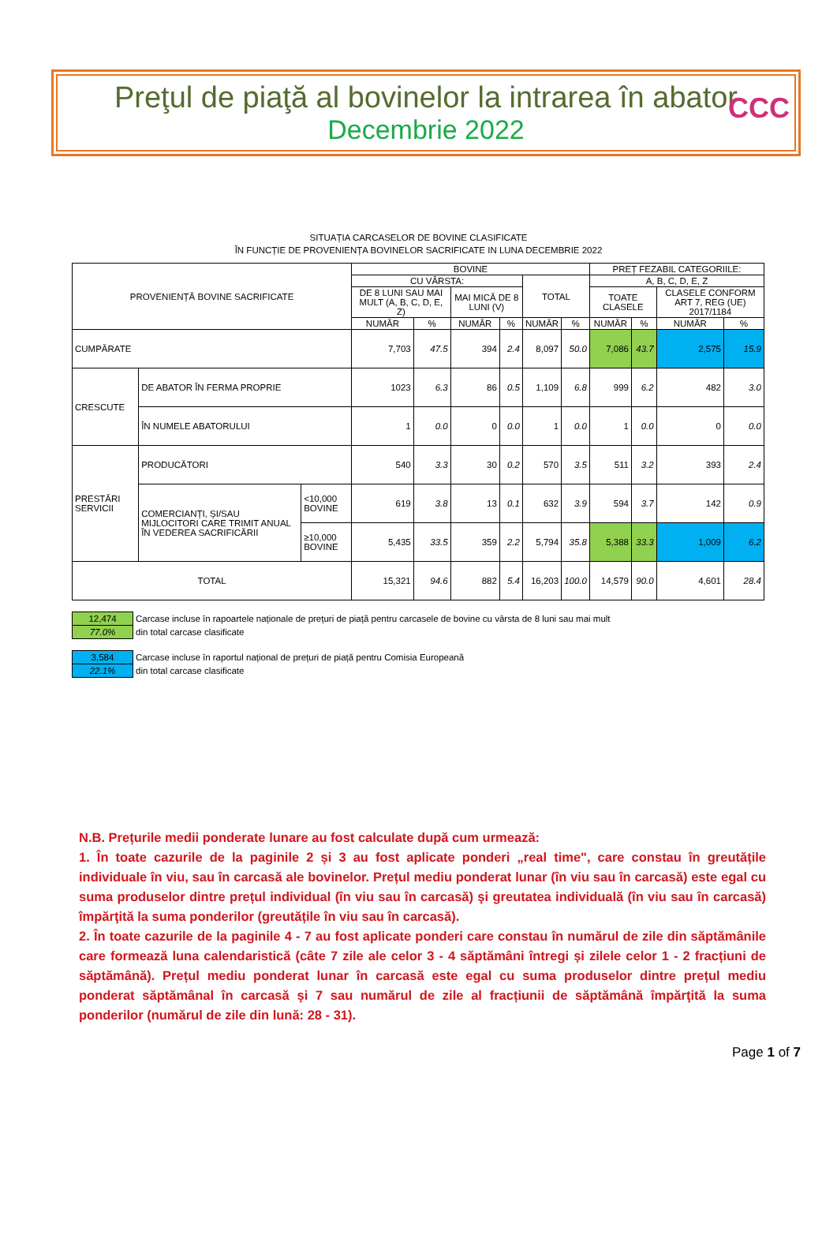CCC
Preţul de piaţă al bovinelor la intrarea în abator
Decembrie 2022
SITUAȚIA CARCASELOR DE BOVINE CLASIFICATE
ÎN FUNCȚIE DE PROVENIENȚA BOVINELOR SACRIFICATE IN LUNA DECEMBRIE 2022
| PROVENIENȚĂ BOVINE SACRIFICATE | | | BOVINE | | | | | | PREȚ FEZABIL CATEGORIILE: | | | |
| --- | --- | --- | --- | --- | --- | --- | --- | --- | --- | --- | --- | --- |
| | | | CU VÂRSTA: | | | | TOTAL | | A, B, C, D, E, Z | | | |
| | | | DE 8 LUNI SAU MAI MULT (A, B, C, D, E, Z) | | MAI MICĂ DE 8 LUNI (V) | | | | TOATE CLASELE | | CLASELE CONFORM ART 7, REG (UE) 2017/1184 | |
| | | | NUMĂR | % | NUMĂR | % | NUMĂR | % | NUMĂR | % | NUMĂR | % |
| CUMPĂRATE | | | 7,703 | 47.5 | 394 | 2.4 | 8,097 | 50.0 | 7,086 | 43.7 | 2,575 | 15.9 |
| CRESCUTE | DE ABATOR ÎN FERMA PROPRIE | | 1023 | 6.3 | 86 | 0.5 | 1,109 | 6.8 | 999 | 6.2 | 482 | 3.0 |
| | ÎN NUMELE ABATORULUI | | 1 | 0.0 | 0 | 0.0 | 1 | 0.0 | 1 | 0.0 | 0 | 0.0 |
| PRESTĂRI SERVICII | PRODUCĂTORI | | 540 | 3.3 | 30 | 0.2 | 570 | 3.5 | 511 | 3.2 | 393 | 2.4 |
| | COMERCIANȚI, ȘI/SAU MIJLOCITORI CARE TRIMIT ANUAL ÎN VEDEREA SACRIFICĂRII | <10,000 BOVINE | 619 | 3.8 | 13 | 0.1 | 632 | 3.9 | 594 | 3.7 | 142 | 0.9 |
| | | ≥10,000 BOVINE | 5,435 | 33.5 | 359 | 2.2 | 5,794 | 35.8 | 5,388 | 33.3 | 1,009 | 6.2 |
| TOTAL | | | 15,321 | 94.6 | 882 | 5.4 | 16,203 | 100.0 | 14,579 | 90.0 | 4,601 | 28.4 |
| 12,474 | Carcase incluse în rapoartele naționale de prețuri de piață pentru carcasele de bovine cu vârsta de 8 luni sau mai mult |
| 77.0% | din total carcase clasificate |
| 3,584 | Carcase incluse în raportul național de prețuri de piață pentru Comisia Europeană |
| 22.1% | din total carcase clasificate |
N.B. Prețurile medii ponderate lunare au fost calculate după cum urmează:
1. În toate cazurile de la paginile 2 și 3 au fost aplicate ponderi „real time", care constau în greutățile individuale în viu, sau în carcasă ale bovinelor. Prețul mediu ponderat lunar (în viu sau în carcasă) este egal cu suma produselor dintre prețul individual (în viu sau în carcasă) şi greutatea individuală (în viu sau în carcasă) împărţită la suma ponderilor (greutățile în viu sau în carcasă).
2. În toate cazurile de la paginile 4 - 7 au fost aplicate ponderi care constau în numărul de zile din săptămânile care formează luna calendaristică (câte 7 zile ale celor 3 - 4 săptămâni întregi și zilele celor 1 - 2 fracțiuni de săptămână). Prețul mediu ponderat lunar în carcasă este egal cu suma produselor dintre prețul mediu ponderat săptămânal în carcasă şi 7 sau numărul de zile al fracțiunii de săptămână împărţită la suma ponderilor (numărul de zile din lună: 28 - 31).
Page 1 of 7